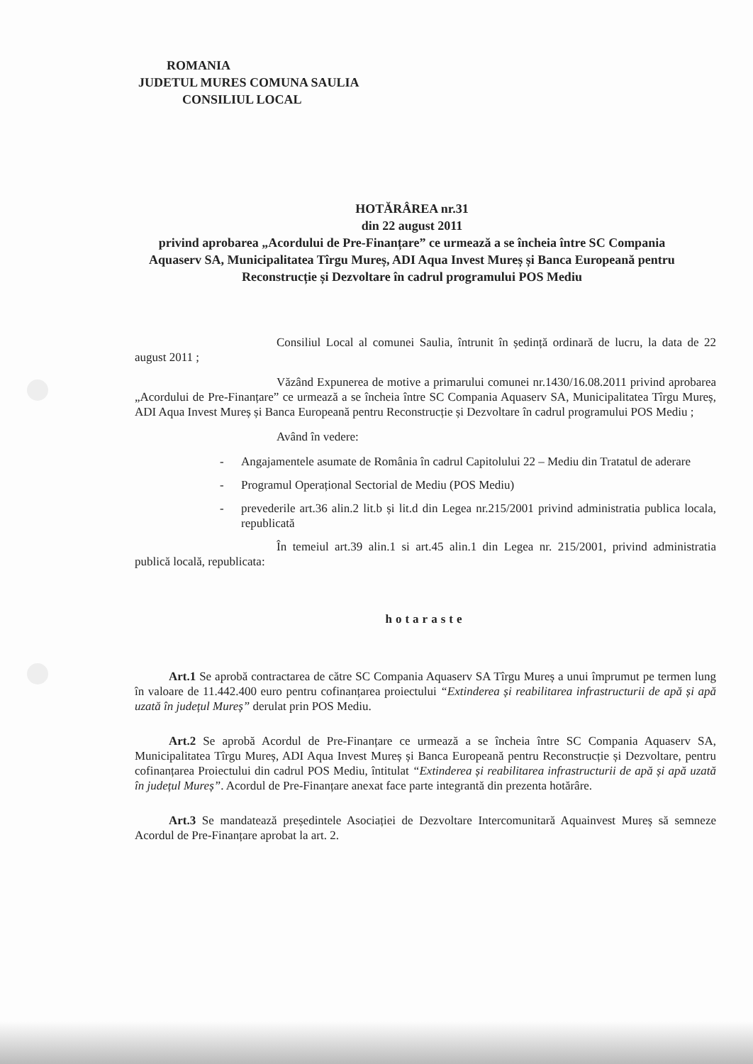ROMANIA
JUDETUL MURES COMUNA SAULIA
CONSILIUL LOCAL
HOTĂRÂREA nr.31
din 22 august 2011
privind aprobarea „Acordului de Pre-Finanțare” ce urmează a se încheia între SC Compania Aquaserv SA, Municipalitatea Tîrgu Mureș, ADI Aqua Invest Mureș și Banca Europeană pentru Reconstrucție și Dezvoltare în cadrul programului POS Mediu
Consiliul Local al comunei Saulia, întrunit în ședință ordinară de lucru, la data de 22 august 2011 ;
Văzând Expunerea de motive a primarului comunei nr.1430/16.08.2011 privind aprobarea „Acordului de Pre-Finanțare” ce urmează a se încheia între SC Compania Aquaserv SA, Municipalitatea Tîrgu Mureș, ADI Aqua Invest Mureș și Banca Europeană pentru Reconstrucție și Dezvoltare în cadrul programului POS Mediu ;
Având în vedere:
- Angajamentele asumate de România în cadrul Capitolului 22 – Mediu din Tratatul de aderare
- Programul Operațional Sectorial de Mediu (POS Mediu)
- prevederile art.36 alin.2 lit.b și lit.d din Legea nr.215/2001 privind administratia publica locala, republicată
În temeiul art.39 alin.1 si art.45 alin.1 din Legea nr. 215/2001, privind administratia publică locală, republicata:
hotaraste
Art.1 Se aprobă contractarea de către SC Compania Aquaserv SA Tîrgu Mureș a unui împrumut pe termen lung în valoare de 11.442.400 euro pentru cofinanțarea proiectului “Extinderea și reabilitarea infrastructurii de apă și apă uzată în județul Mureș” derulat prin POS Mediu.
Art.2 Se aprobă Acordul de Pre-Finanțare ce urmează a se încheia între SC Compania Aquaserv SA, Municipalitatea Tîrgu Mureș, ADI Aqua Invest Mureș și Banca Europeană pentru Reconstrucție și Dezvoltare, pentru cofinanțarea Proiectului din cadrul POS Mediu, întitulat “Extinderea și reabilitarea infrastructurii de apă și apă uzată în județul Mureș”. Acordul de Pre-Finanțare anexat face parte integrantă din prezenta hotărâre.
Art.3 Se mandatează președintele Asociației de Dezvoltare Intercomunitară Aquainvest Mureș să semneze Acordul de Pre-Finanțare aprobat la art. 2.